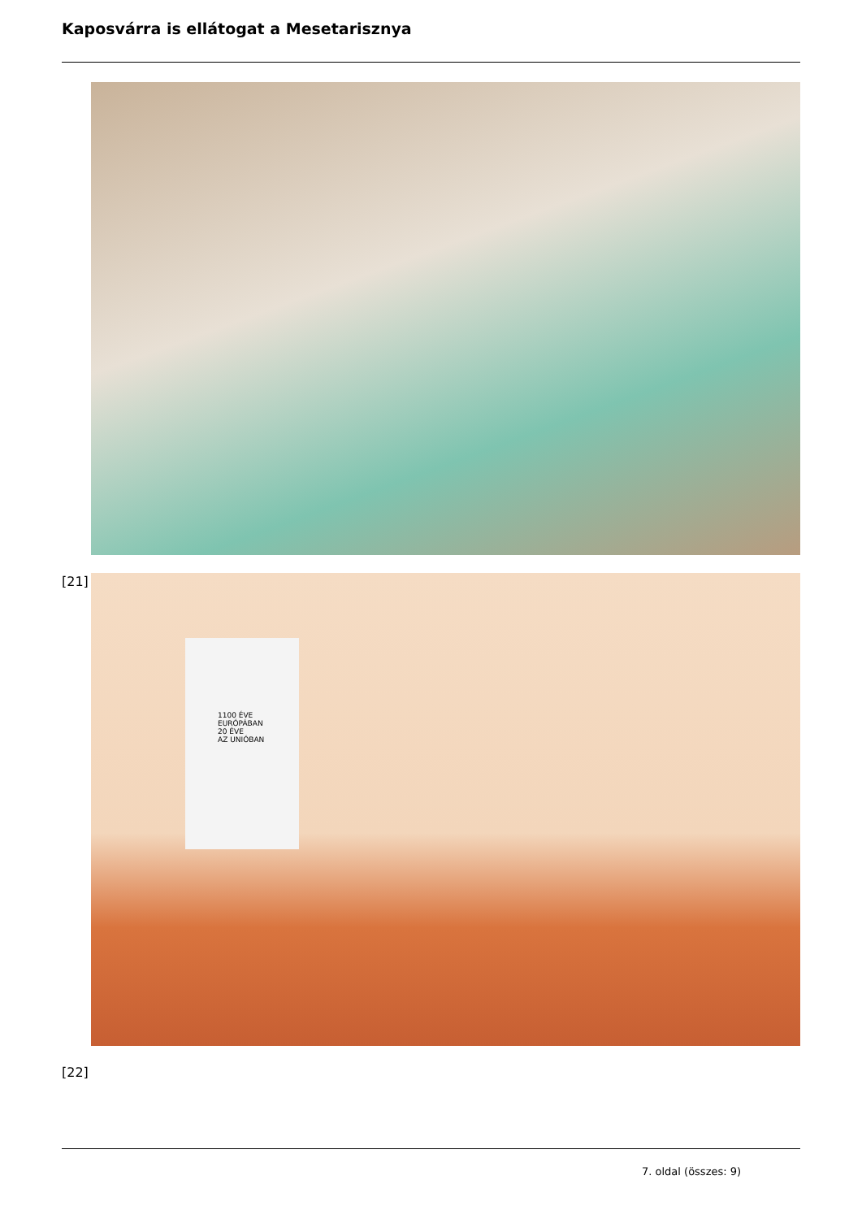Kaposvárra is ellátogat a Mesetarisznya
[21]
1100 ÉVE
EURÓPÁBAN
20 ÉVE
AZ UNIÓBAN
[22]
7. oldal (összes: 9)